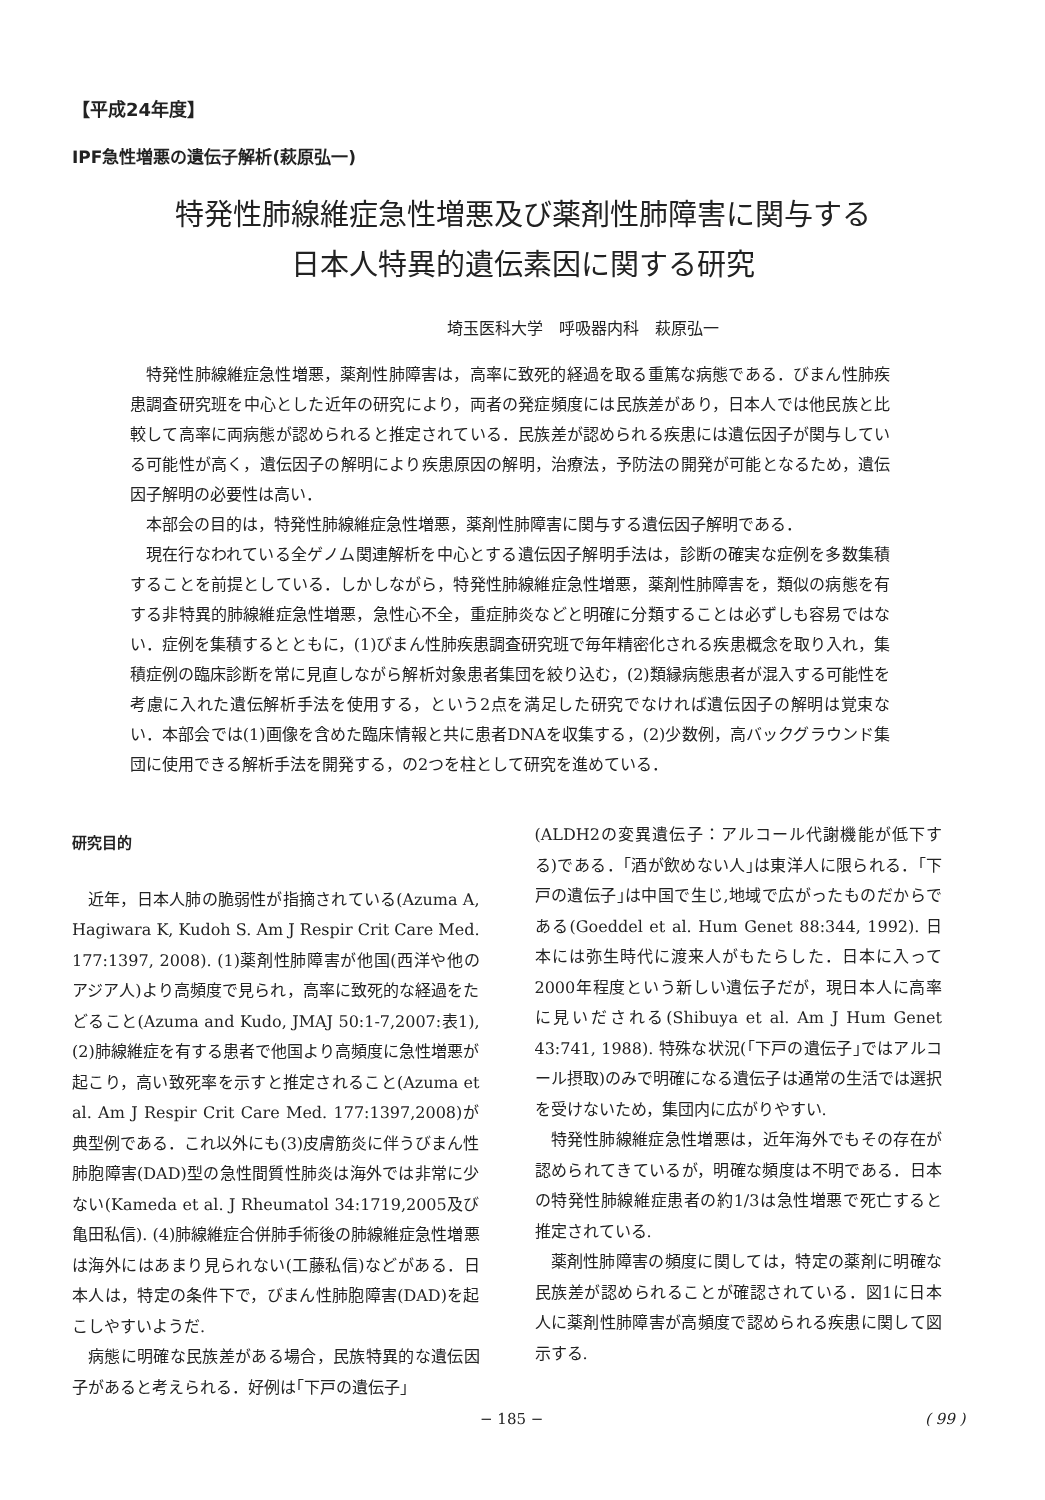【平成24年度】
IPF急性増悪の遺伝子解析(萩原弘一)
特発性肺線維症急性増悪及び薬剤性肺障害に関与する
日本人特異的遺伝素因に関する研究
埼玉医科大学　呼吸器内科　萩原弘一
特発性肺線維症急性増悪，薬剤性肺障害は，高率に致死的経過を取る重篤な病態である．びまん性肺疾患調査研究班を中心とした近年の研究により，両者の発症頻度には民族差があり，日本人では他民族と比較して高率に両病態が認められると推定されている．民族差が認められる疾患には遺伝因子が関与している可能性が高く，遺伝因子の解明により疾患原因の解明，治療法，予防法の開発が可能となるため，遺伝因子解明の必要性は高い．
本部会の目的は，特発性肺線維症急性増悪，薬剤性肺障害に関与する遺伝因子解明である．
現在行なわれている全ゲノム関連解析を中心とする遺伝因子解明手法は，診断の確実な症例を多数集積することを前提としている．しかしながら，特発性肺線維症急性増悪，薬剤性肺障害を，類似の病態を有する非特異的肺線維症急性増悪，急性心不全，重症肺炎などと明確に分類することは必ずしも容易ではない．症例を集積するとともに，(1)びまん性肺疾患調査研究班で毎年精密化される疾患概念を取り入れ，集積症例の臨床診断を常に見直しながら解析対象患者集団を絞り込む，(2)類縁病態患者が混入する可能性を考慮に入れた遺伝解析手法を使用する，という2点を満足した研究でなければ遺伝因子の解明は覚束ない．本部会では(1)画像を含めた臨床情報と共に患者DNAを収集する，(2)少数例，高バックグラウンド集団に使用できる解析手法を開発する，の2つを柱として研究を進めている．
研究目的
近年，日本人肺の脆弱性が指摘されている(Azuma A, Hagiwara K, Kudoh S. Am J Respir Crit Care Med. 177:1397, 2008). (1)薬剤性肺障害が他国(西洋や他のアジア人)より高頻度で見られ，高率に致死的な経過をたどること(Azuma and Kudo, JMAJ 50:1-7,2007:表1), (2)肺線維症を有する患者で他国より高頻度に急性増悪が起こり，高い致死率を示すと推定されること(Azuma et al. Am J Respir Crit Care Med. 177:1397,2008)が典型例である．これ以外にも(3)皮膚筋炎に伴うびまん性肺胞障害(DAD)型の急性間質性肺炎は海外では非常に少ない(Kameda et al. J Rheumatol 34:1719,2005及び亀田私信). (4)肺線維症合併肺手術後の肺線維症急性増悪は海外にはあまり見られない(工藤私信)などがある．日本人は，特定の条件下で，びまん性肺胞障害(DAD)を起こしやすいようだ.
病態に明確な民族差がある場合，民族特異的な遺伝因子があると考えられる．好例は｢下戸の遺伝子｣
(ALDH2の変異遺伝子：アルコール代謝機能が低下する)である．｢酒が飲めない人｣は東洋人に限られる．｢下戸の遺伝子｣は中国で生じ,地域で広がったものだからである(Goeddel et al. Hum Genet 88:344, 1992). 日本には弥生時代に渡来人がもたらした．日本に入って2000年程度という新しい遺伝子だが，現日本人に高率に見いだされる(Shibuya et al. Am J Hum Genet 43:741, 1988). 特殊な状況(｢下戸の遺伝子｣ではアルコール摂取)のみで明確になる遺伝子は通常の生活では選択を受けないため，集団内に広がりやすい.
特発性肺線維症急性増悪は，近年海外でもその存在が認められてきているが，明確な頻度は不明である．日本の特発性肺線維症患者の約1/3は急性増悪で死亡すると推定されている.
薬剤性肺障害の頻度に関しては，特定の薬剤に明確な民族差が認められることが確認されている．図1に日本人に薬剤性肺障害が高頻度で認められる疾患に関して図示する.
− 185 − ( 99 )